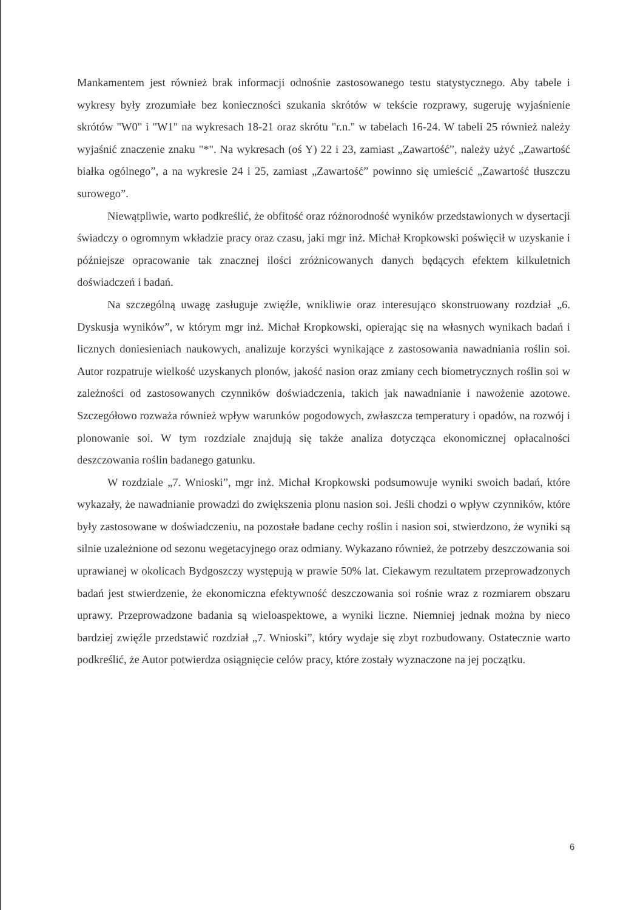Mankamentem jest również brak informacji odnośnie zastosowanego testu statystycznego. Aby tabele i wykresy były zrozumiałe bez konieczności szukania skrótów w tekście rozprawy, sugeruję wyjaśnienie skrótów "W0" i "W1" na wykresach 18-21 oraz skrótu "r.n." w tabelach 16-24. W tabeli 25 również należy wyjaśnić znaczenie znaku "*". Na wykresach (oś Y) 22 i 23, zamiast „Zawartość”, należy użyć „Zawartość białka ogólnego”, a na wykresie 24 i 25, zamiast „Zawartość” powinno się umieścić „Zawartość tłuszczu surowego”.
Niewątpliwie, warto podkreślić, że obfitość oraz różnorodność wyników przedstawionych w dysertacji świadczy o ogromnym wkładzie pracy oraz czasu, jaki mgr inż. Michał Kropkowski poświęcił w uzyskanie i późniejsze opracowanie tak znacznej ilości zróżnicowanych danych będących efektem kilkuletnich doświadczeń i badań.
Na szczególną uwagę zasługuje zwięźle, wnikliwie oraz interesująco skonstruowany rozdział „6. Dyskusja wyników”, w którym mgr inż. Michał Kropkowski, opierając się na własnych wynikach badań i licznych doniesieniach naukowych, analizuje korzyści wynikające z zastosowania nawadniania roślin soi. Autor rozpatruje wielkość uzyskanych plonów, jakość nasion oraz zmiany cech biometrycznych roślin soi w zależności od zastosowanych czynników doświadczenia, takich jak nawadnianie i nawożenie azotowe. Szczegółowo rozważa również wpływ warunków pogodowych, zwłaszcza temperatury i opadów, na rozwój i plonowanie soi. W tym rozdziale znajdują się także analiza dotycząca ekonomicznej opłacalności deszczowania roślin badanego gatunku.
W rozdziale „7. Wnioski”, mgr inż. Michał Kropkowski podsumowuje wyniki swoich badań, które wykazały, że nawadnianie prowadzi do zwiększenia plonu nasion soi. Jeśli chodzi o wpływ czynników, które były zastosowane w doświadczeniu, na pozostałe badane cechy roślin i nasion soi, stwierdzono, że wyniki są silnie uzależnione od sezonu wegetacyjnego oraz odmiany. Wykazano również, że potrzeby deszczowania soi uprawianej w okolicach Bydgoszczy występują w prawie 50% lat. Ciekawym rezultatem przeprowadzonych badań jest stwierdzenie, że ekonomiczna efektywność deszczowania soi rośnie wraz z rozmiarem obszaru uprawy. Przeprowadzone badania są wieloaspektowe, a wyniki liczne. Niemniej jednak można by nieco bardziej zwięźle przedstawić rozdział „7. Wnioski”, który wydaje się zbyt rozbudowany. Ostatecznie warto podkreślić, że Autor potwierdza osiągnięcie celów pracy, które zostały wyznaczone na jej początku.
6